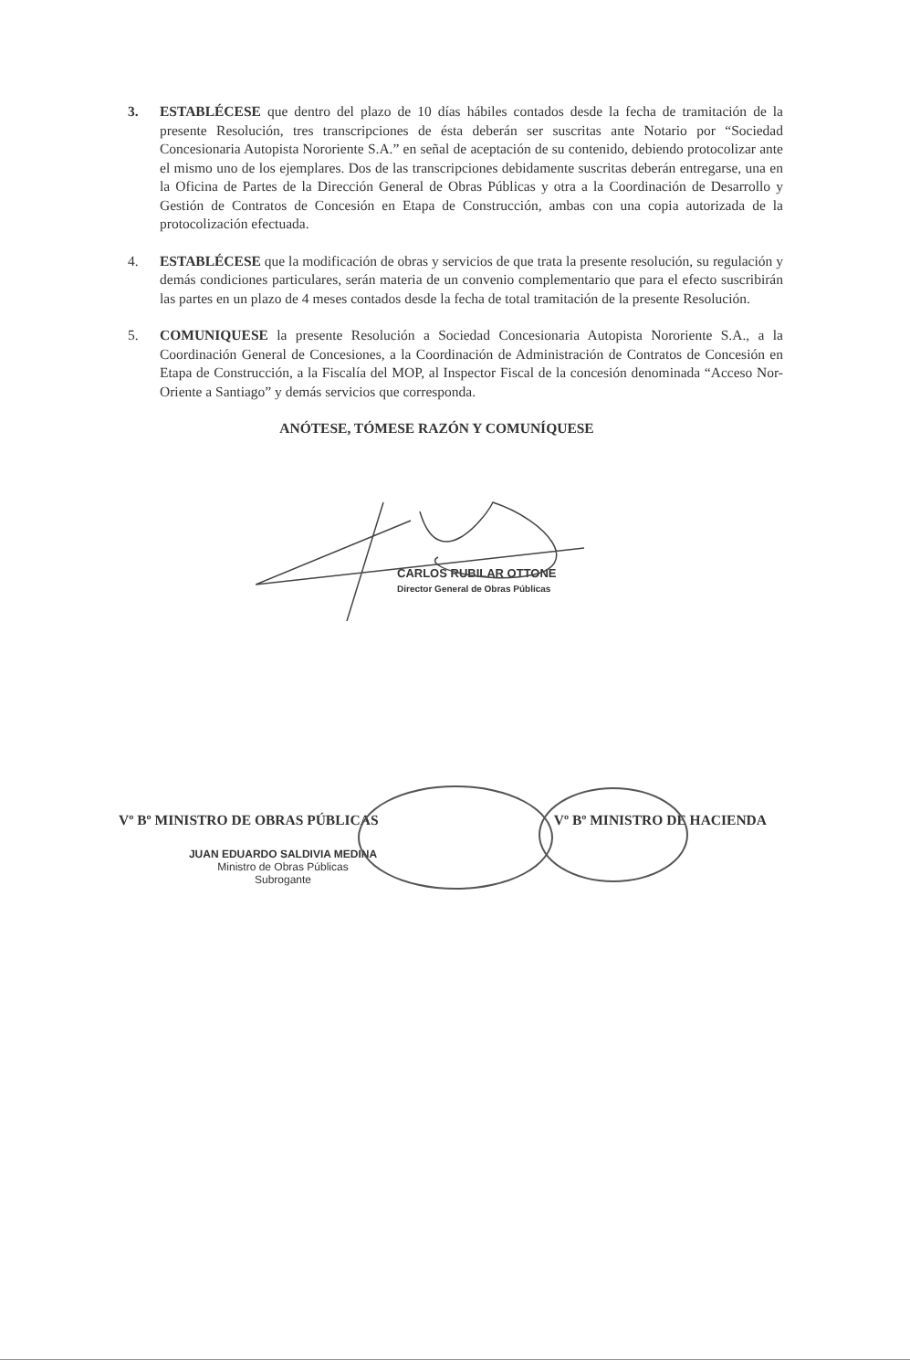3. ESTABLÉCESE que dentro del plazo de 10 días hábiles contados desde la fecha de tramitación de la presente Resolución, tres transcripciones de ésta deberán ser suscritas ante Notario por “Sociedad Concesionaria Autopista Nororiente S.A.” en señal de aceptación de su contenido, debiendo protocolizar ante el mismo uno de los ejemplares. Dos de las transcripciones debidamente suscritas deberán entregarse, una en la Oficina de Partes de la Dirección General de Obras Públicas y otra a la Coordinación de Desarrollo y Gestión de Contratos de Concesión en Etapa de Construcción, ambas con una copia autorizada de la protocolización efectuada.
4. ESTABLÉCESE que la modificación de obras y servicios de que trata la presente resolución, su regulación y demás condiciones particulares, serán materia de un convenio complementario que para el efecto suscribirán las partes en un plazo de 4 meses contados desde la fecha de total tramitación de la presente Resolución.
5. COMUNIQUESE la presente Resolución a Sociedad Concesionaria Autopista Nororiente S.A., a la Coordinación General de Concesiones, a la Coordinación de Administración de Contratos de Concesión en Etapa de Construcción, a la Fiscalía del MOP, al Inspector Fiscal de la concesión denominada “Acceso Nor-Oriente a Santiago” y demás servicios que corresponda.
ANÓTESE, TÓMESE RAZÓN Y COMUNÍQUESE
CARLOS RUBILAR OTTONE
Director General de Obras Públicas
Vº Bº MINISTRO DE OBRAS PÚBLICAS Vº Bº MINISTRO DE HACIENDA
JUAN EDUARDO SALDIVIA MEDINA
Ministro de Obras Públicas
Subrogante